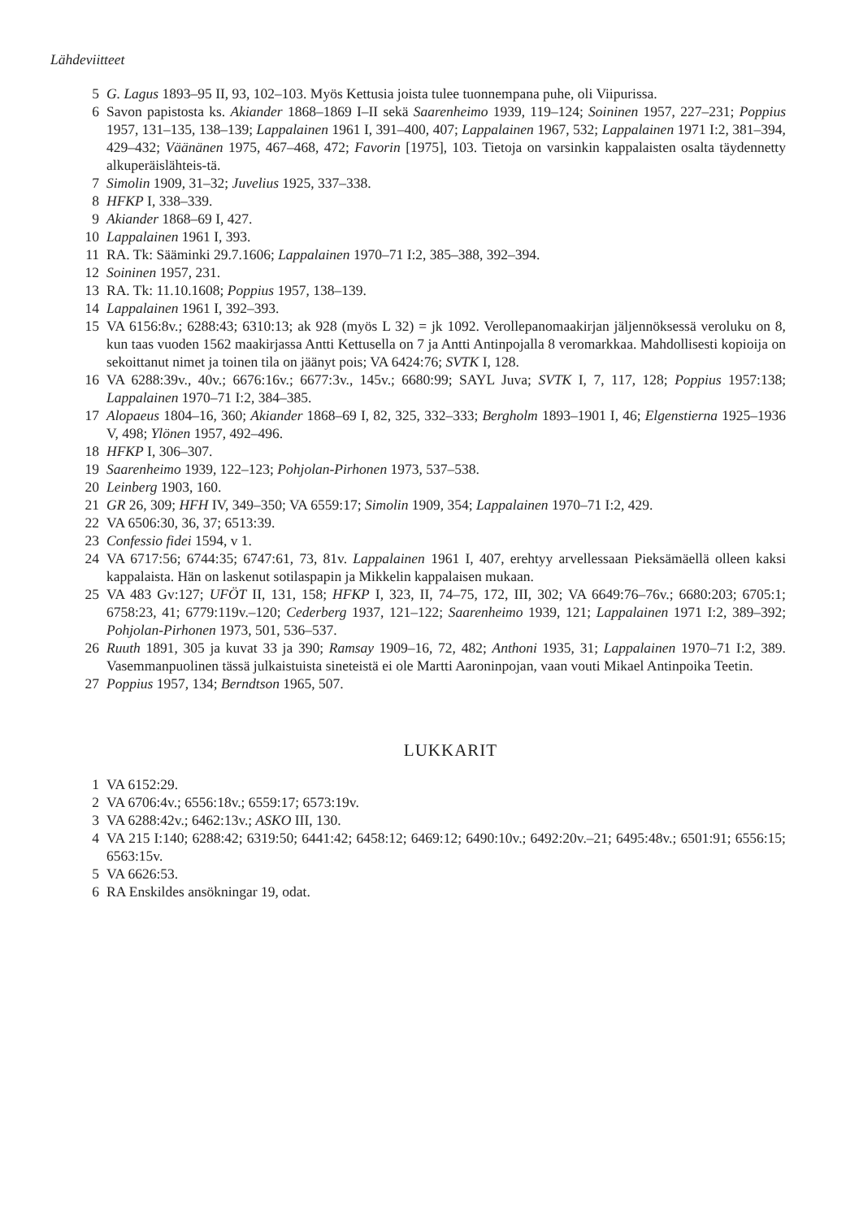Lähdeviitteet
5 G. Lagus 1893–95 II, 93, 102–103. Myös Kettusia joista tulee tuonnempana puhe, oli Viipurissa.
6 Savon papistosta ks. Akiander 1868–1869 I–II sekä Saarenheimo 1939, 119–124; Soininen 1957, 227–231; Poppius 1957, 131–135, 138–139; Lappalainen 1961 I, 391–400, 407; Lappalainen 1967, 532; Lappalainen 1971 I:2, 381–394, 429–432; Väänänen 1975, 467–468, 472; Favorin [1975], 103. Tietoja on varsinkin kappalaisten osalta täydennetty alkuperäislähteis-tä.
7 Simolin 1909, 31–32; Juvelius 1925, 337–338.
8 HFKP I, 338–339.
9 Akiander 1868–69 I, 427.
10 Lappalainen 1961 I, 393.
11 RA. Tk: Sääminki 29.7.1606; Lappalainen 1970–71 I:2, 385–388, 392–394.
12 Soininen 1957, 231.
13 RA. Tk: 11.10.1608; Poppius 1957, 138–139.
14 Lappalainen 1961 I, 392–393.
15 VA 6156:8v.; 6288:43; 6310:13; ak 928 (myös L 32) = jk 1092. Verollepanomaakirjan jäljennöksessä veroluku on 8, kun taas vuoden 1562 maakirjassa Antti Kettusella on 7 ja Antti Antinpojalla 8 veromarkkaa. Mahdollisesti kopioija on sekoittanut nimet ja toinen tila on jäänyt pois; VA 6424:76; SVTK I, 128.
16 VA 6288:39v., 40v.; 6676:16v.; 6677:3v., 145v.; 6680:99; SAYL Juva; SVTK I, 7, 117, 128; Poppius 1957:138; Lappalainen 1970–71 I:2, 384–385.
17 Alopaeus 1804–16, 360; Akiander 1868–69 I, 82, 325, 332–333; Bergholm 1893–1901 I, 46; Elgenstierna 1925–1936 V, 498; Ylönen 1957, 492–496.
18 HFKP I, 306–307.
19 Saarenheimo 1939, 122–123; Pohjolan-Pirhonen 1973, 537–538.
20 Leinberg 1903, 160.
21 GR 26, 309; HFH IV, 349–350; VA 6559:17; Simolin 1909, 354; Lappalainen 1970–71 I:2, 429.
22 VA 6506:30, 36, 37; 6513:39.
23 Confessio fidei 1594, v 1.
24 VA 6717:56; 6744:35; 6747:61, 73, 81v. Lappalainen 1961 I, 407, erehtyy arvellessaan Pieksämäellä olleen kaksi kappalaista. Hän on laskenut sotilaspapin ja Mikkelin kappalaisen mukaan.
25 VA 483 Gv:127; UFÖT II, 131, 158; HFKP I, 323, II, 74–75, 172, III, 302; VA 6649:76–76v.; 6680:203; 6705:1; 6758:23, 41; 6779:119v.–120; Cederberg 1937, 121–122; Saarenheimo 1939, 121; Lappalainen 1971 I:2, 389–392; Pohjolan-Pirhonen 1973, 501, 536–537.
26 Ruuth 1891, 305 ja kuvat 33 ja 390; Ramsay 1909–16, 72, 482; Anthoni 1935, 31; Lappalainen 1970–71 I:2, 389. Vasemmanpuolinen tässä julkaistuista sineteistä ei ole Martti Aaroninpojan, vaan vouti Mikael Antinpoika Teetin.
27 Poppius 1957, 134; Berndtson 1965, 507.
LUKKARIT
1 VA 6152:29.
2 VA 6706:4v.; 6556:18v.; 6559:17; 6573:19v.
3 VA 6288:42v.; 6462:13v.; ASKO III, 130.
4 VA 215 I:140; 6288:42; 6319:50; 6441:42; 6458:12; 6469:12; 6490:10v.; 6492:20v.–21; 6495:48v.; 6501:91; 6556:15; 6563:15v.
5 VA 6626:53.
6 RA Enskildes ansökningar 19, odat.